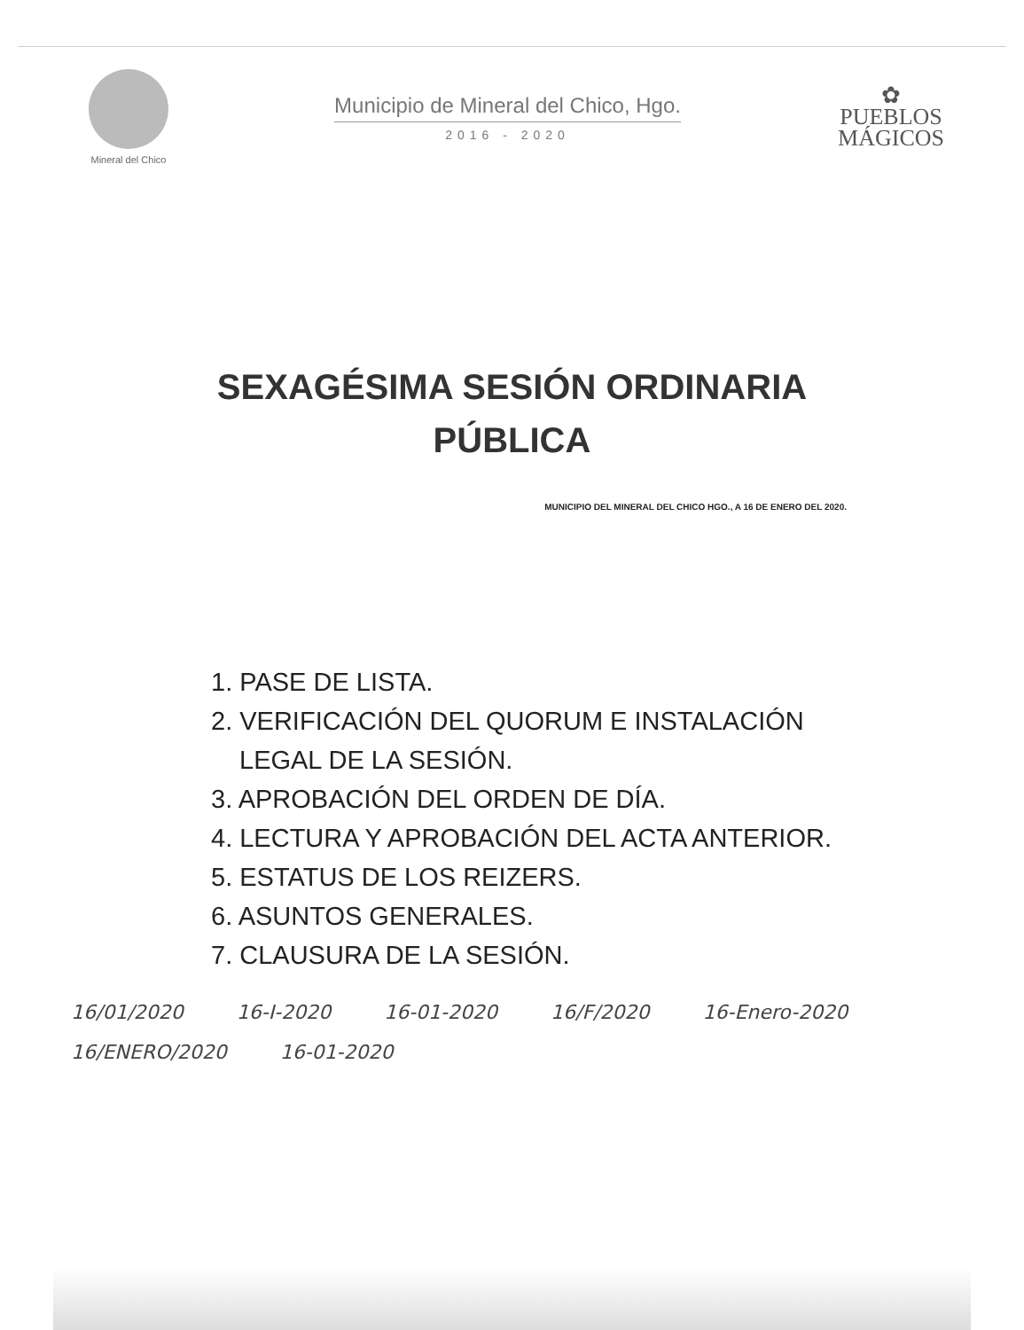Mineral del Chico
Municipio de Mineral del Chico, Hgo.
2016 - 2020
✿
PUEBLOS
MÁGICOS
SEXAGÉSIMA SESIÓN ORDINARIA
PÚBLICA
MUNICIPIO DEL MINERAL DEL CHICO HGO., A 16 DE ENERO DEL 2020.
1. PASE DE LISTA.
2. VERIFICACIÓN DEL QUORUM E INSTALACIÓN LEGAL DE LA SESIÓN.
3. APROBACIÓN DEL ORDEN DE DÍA.
4. LECTURA Y APROBACIÓN DEL ACTA ANTERIOR.
5. ESTATUS DE LOS REIZERS.
6. ASUNTOS GENERALES.
7. CLAUSURA DE LA SESIÓN.
16/01/2020 16-I-2020 16-01-2020 16/F/2020 16-Enero-2020 16/ENERO/2020 16-01-2020